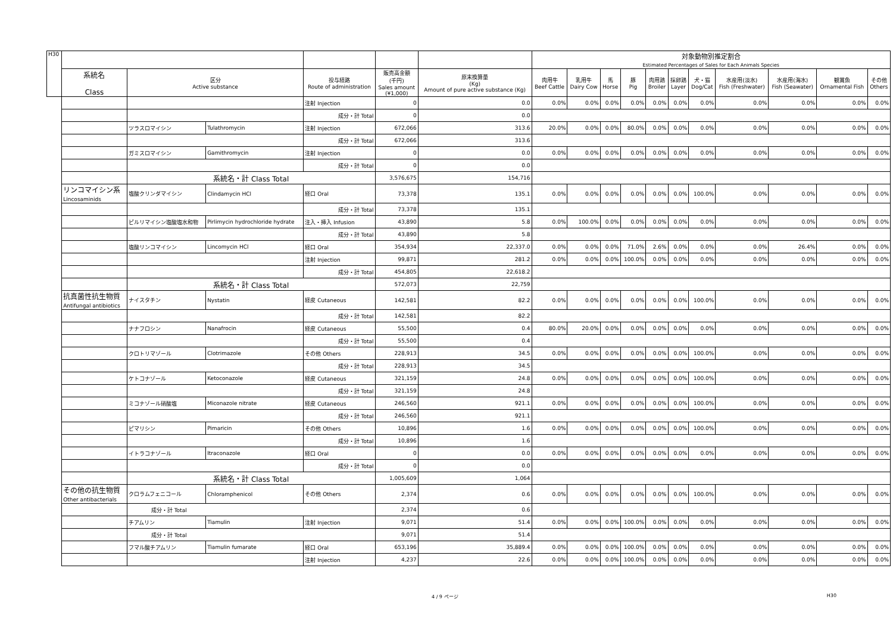| H30 | | | | | | | 対象動物別推定割合 Estimated Percentages of Sales for Each Animals Species | | | | | | | | | | |
| --- | --- | --- | --- | --- | --- | --- | --- | --- | --- | --- | --- | --- | --- | --- | --- | --- | --- |
| | 系統名 Class | 区分 Active substance | | 投与経路 Route of administration | 販売高金額 (千円) Sales amount (¥1,000) | 原末換算量 (Kg) Amount of pure active substance (Kg) | 肉用牛 Beef Cattle | 乳用牛 Dairy Cow | 馬 Horse | 豚 Pig | 肉用鶏 Broiler | 採卵鶏 Layer | 犬・猫 Dog/Cat | 水産用(淡水) Fish (Freshwater) | 水産用(海水) Fish (Seawater) | 観賞魚 Ornamental Fish | その他 Others |
| | | | | 注射 Injection | 0 | 0.0 | 0.0% | 0.0% | 0.0% | 0.0% | 0.0% | 0.0% | 0.0% | 0.0% | 0.0% | 0.0% | 0.0% |
| | | | | 成分・計 Total | 0 | 0.0 | | | | | | | | | | | |
| | | ツラスロマイシン | Tulathromycin | 注射 Injection | 672,066 | 313.6 | 20.0% | 0.0% | 0.0% | 80.0% | 0.0% | 0.0% | 0.0% | 0.0% | 0.0% | 0.0% | 0.0% |
| | | | | 成分・計 Total | 672,066 | 313.6 | | | | | | | | | | | |
| | | ガミスロマイシン | Gamithromycin | 注射 Injection | 0 | 0.0 | 0.0% | 0.0% | 0.0% | 0.0% | 0.0% | 0.0% | 0.0% | 0.0% | 0.0% | 0.0% | 0.0% |
| | | | | 成分・計 Total | 0 | 0.0 | | | | | | | | | | | |
| | | 系統名・計 Class Total | | | 3,576,675 | 154,716 | | | | | | | | | | | |
| | リンコマイシン系 Lincosaminids | 塩酸クリンダマイシン | Clindamycin HCl | 経口 Oral | 73,378 | 135.1 | 0.0% | 0.0% | 0.0% | 0.0% | 0.0% | 0.0% | 100.0% | 0.0% | 0.0% | 0.0% | 0.0% |
| | | | | 成分・計 Total | 73,378 | 135.1 | | | | | | | | | | | |
| | | ピルリマイシン塩酸塩水和物 | Pirlimycin hydrochloride hydrate | 注入・挿入 Infusion | 43,890 | 5.8 | 0.0% | 100.0% | 0.0% | 0.0% | 0.0% | 0.0% | 0.0% | 0.0% | 0.0% | 0.0% | 0.0% |
| | | | | 成分・計 Total | 43,890 | 5.8 | | | | | | | | | | | |
| | | 塩酸リンコマイシン | Lincomycin HCl | 経口 Oral | 354,934 | 22,337.0 | 0.0% | 0.0% | 0.0% | 71.0% | 2.6% | 0.0% | 0.0% | 0.0% | 26.4% | 0.0% | 0.0% |
| | | | | 注射 Injection | 99,871 | 281.2 | 0.0% | 0.0% | 0.0% | 100.0% | 0.0% | 0.0% | 0.0% | 0.0% | 0.0% | 0.0% | 0.0% |
| | | | | 成分・計 Total | 454,805 | 22,618.2 | | | | | | | | | | | |
| | | 系統名・計 Class Total | | | 572,073 | 22,759 | | | | | | | | | | | |
| | 抗真菌性抗生物質 Antifungal antibiotics | ナイスタチン | Nystatin | 経皮 Cutaneous | 142,581 | 82.2 | 0.0% | 0.0% | 0.0% | 0.0% | 0.0% | 0.0% | 100.0% | 0.0% | 0.0% | 0.0% | 0.0% |
| | | | | 成分・計 Total | 142,581 | 82.2 | | | | | | | | | | | |
| | | ナナフロシン | Nanafrocin | 経皮 Cutaneous | 55,500 | 0.4 | 80.0% | 20.0% | 0.0% | 0.0% | 0.0% | 0.0% | 0.0% | 0.0% | 0.0% | 0.0% | 0.0% |
| | | | | 成分・計 Total | 55,500 | 0.4 | | | | | | | | | | | |
| | | クロトリマゾール | Clotrimazole | その他 Others | 228,913 | 34.5 | 0.0% | 0.0% | 0.0% | 0.0% | 0.0% | 0.0% | 100.0% | 0.0% | 0.0% | 0.0% | 0.0% |
| | | | | 成分・計 Total | 228,913 | 34.5 | | | | | | | | | | | |
| | | ケトコナゾール | Ketoconazole | 経皮 Cutaneous | 321,159 | 24.8 | 0.0% | 0.0% | 0.0% | 0.0% | 0.0% | 0.0% | 100.0% | 0.0% | 0.0% | 0.0% | 0.0% |
| | | | | 成分・計 Total | 321,159 | 24.8 | | | | | | | | | | | |
| | | ミコナゾール硝酸塩 | Miconazole nitrate | 経皮 Cutaneous | 246,560 | 921.1 | 0.0% | 0.0% | 0.0% | 0.0% | 0.0% | 0.0% | 100.0% | 0.0% | 0.0% | 0.0% | 0.0% |
| | | | | 成分・計 Total | 246,560 | 921.1 | | | | | | | | | | | |
| | | ピマリシン | Pimaricin | その他 Others | 10,896 | 1.6 | 0.0% | 0.0% | 0.0% | 0.0% | 0.0% | 0.0% | 100.0% | 0.0% | 0.0% | 0.0% | 0.0% |
| | | | | 成分・計 Total | 10,896 | 1.6 | | | | | | | | | | | |
| | | イトラコナゾール | Itraconazole | 経口 Oral | 0 | 0.0 | 0.0% | 0.0% | 0.0% | 0.0% | 0.0% | 0.0% | 0.0% | 0.0% | 0.0% | 0.0% | 0.0% |
| | | | | 成分・計 Total | 0 | 0.0 | | | | | | | | | | | |
| | | 系統名・計 Class Total | | | 1,005,609 | 1,064 | | | | | | | | | | | |
| | その他の抗生物質 Other antibacterials | クロラムフェニコール | Chloramphenicol | その他 Others | 2,374 | 0.6 | 0.0% | 0.0% | 0.0% | 0.0% | 0.0% | 0.0% | 100.0% | 0.0% | 0.0% | 0.0% | 0.0% |
| | | 成分・計 Total | | | 2,374 | 0.6 | | | | | | | | | | | |
| | | チアムリン | Tiamulin | 注射 Injection | 9,071 | 51.4 | 0.0% | 0.0% | 0.0% | 100.0% | 0.0% | 0.0% | 0.0% | 0.0% | 0.0% | 0.0% | 0.0% |
| | | 成分・計 Total | | | 9,071 | 51.4 | | | | | | | | | | | |
| | | フマル酸チアムリン | Tiamulin fumarate | 経口 Oral | 653,196 | 35,889.4 | 0.0% | 0.0% | 0.0% | 100.0% | 0.0% | 0.0% | 0.0% | 0.0% | 0.0% | 0.0% | 0.0% |
| | | | | 注射 Injection | 4,237 | 22.6 | 0.0% | 0.0% | 0.0% | 100.0% | 0.0% | 0.0% | 0.0% | 0.0% | 0.0% | 0.0% | 0.0% |
4 / 9 ページ H30